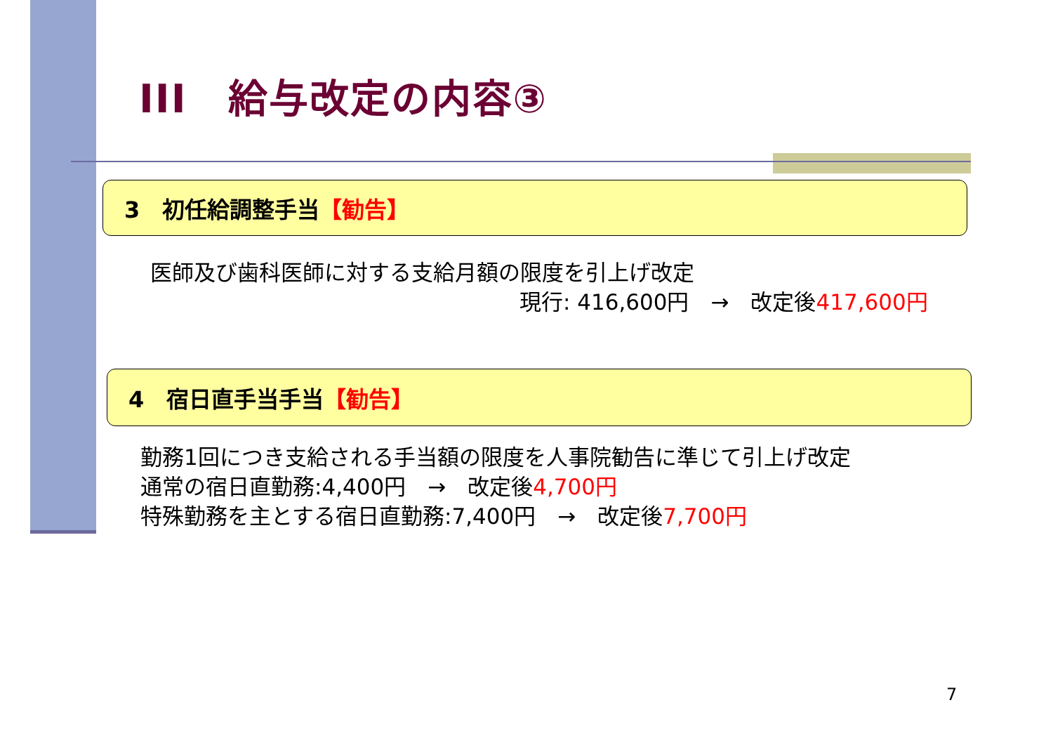III　給与改定の内容③
3　初任給調整手当 【勧告】
医師及び歯科医師に対する支給月額の限度を引上げ改定
現行: 416,600円　→　改定後417,600円
4　宿日直手当手当 【勧告】
勤務1回につき支給される手当額の限度を人事院勧告に準じて引上げ改定
通常の宿日直勤務:4,400円　→　改定後4,700円
特殊勤務を主とする宿日直勤務:7,400円　→　改定後7,700円
7